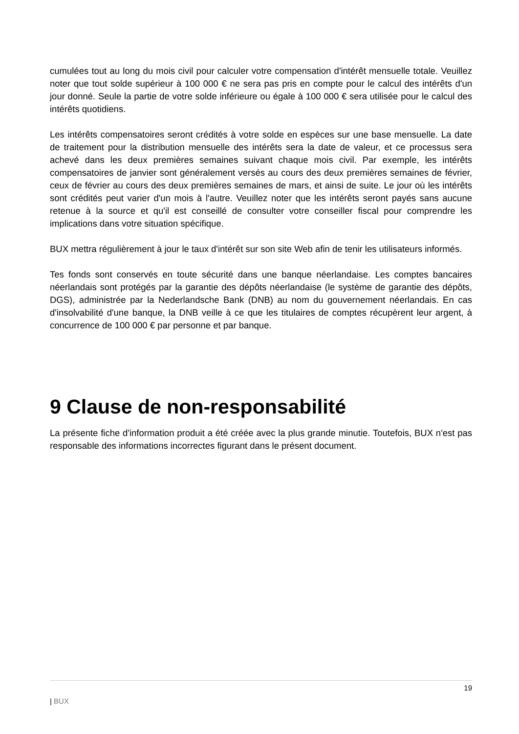cumulées tout au long du mois civil pour calculer votre compensation d'intérêt mensuelle totale. Veuillez noter que tout solde supérieur à 100 000 € ne sera pas pris en compte pour le calcul des intérêts d'un jour donné. Seule la partie de votre solde inférieure ou égale à 100 000 € sera utilisée pour le calcul des intérêts quotidiens.
Les intérêts compensatoires seront crédités à votre solde en espèces sur une base mensuelle. La date de traitement pour la distribution mensuelle des intérêts sera la date de valeur, et ce processus sera achevé dans les deux premières semaines suivant chaque mois civil. Par exemple, les intérêts compensatoires de janvier sont généralement versés au cours des deux premières semaines de février, ceux de février au cours des deux premières semaines de mars, et ainsi de suite. Le jour où les intérêts sont crédités peut varier d'un mois à l'autre. Veuillez noter que les intérêts seront payés sans aucune retenue à la source et qu'il est conseillé de consulter votre conseiller fiscal pour comprendre les implications dans votre situation spécifique.
BUX mettra régulièrement à jour le taux d'intérêt sur son site Web afin de tenir les utilisateurs informés.
Tes fonds sont conservés en toute sécurité dans une banque néerlandaise. Les comptes bancaires néerlandais sont protégés par la garantie des dépôts néerlandaise (le système de garantie des dépôts, DGS), administrée par la Nederlandsche Bank (DNB) au nom du gouvernement néerlandais. En cas d'insolvabilité d'une banque, la DNB veille à ce que les titulaires de comptes récupèrent leur argent, à concurrence de 100 000 € par personne et par banque.
9 Clause de non-responsabilité
La présente fiche d'information produit a été créée avec la plus grande minutie. Toutefois, BUX n'est pas responsable des informations incorrectes figurant dans le présent document.
19
| BUX